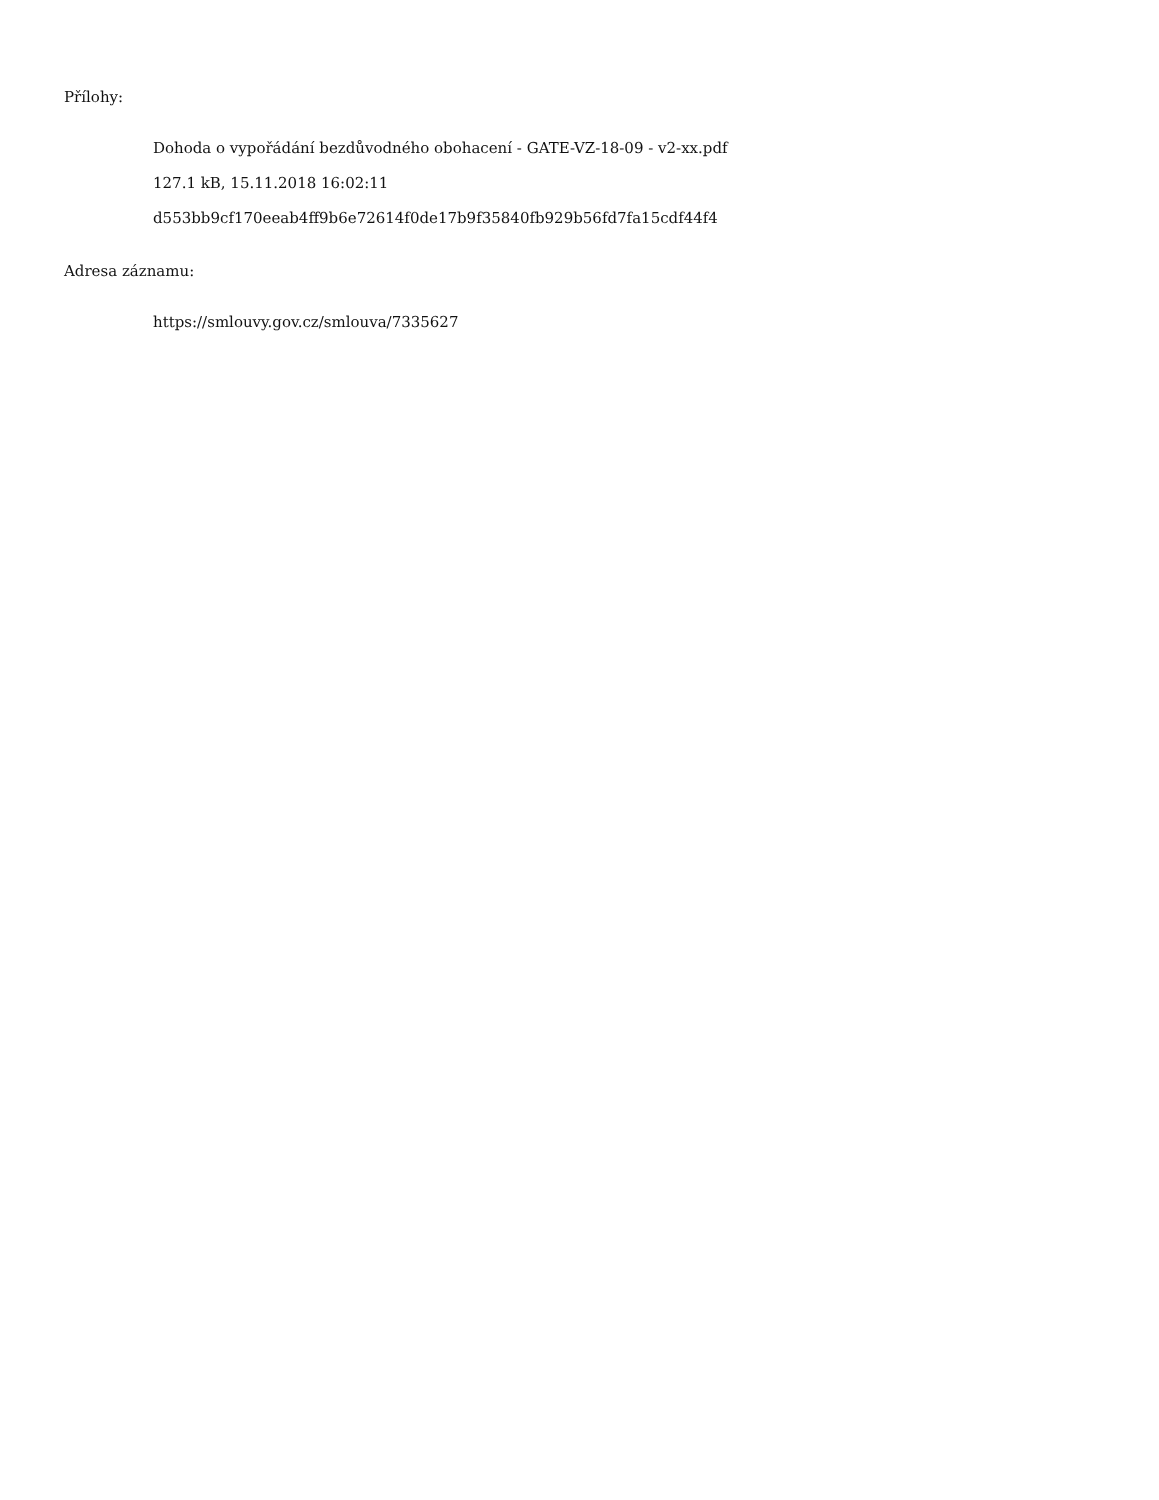Přílohy:
Dohoda o vypořádání bezdůvodného obohacení - GATE-VZ-18-09 - v2-xx.pdf
127.1 kB, 15.11.2018 16:02:11
d553bb9cf170eeab4ff9b6e72614f0de17b9f35840fb929b56fd7fa15cdf44f4
Adresa záznamu:
https://smlouvy.gov.cz/smlouva/7335627